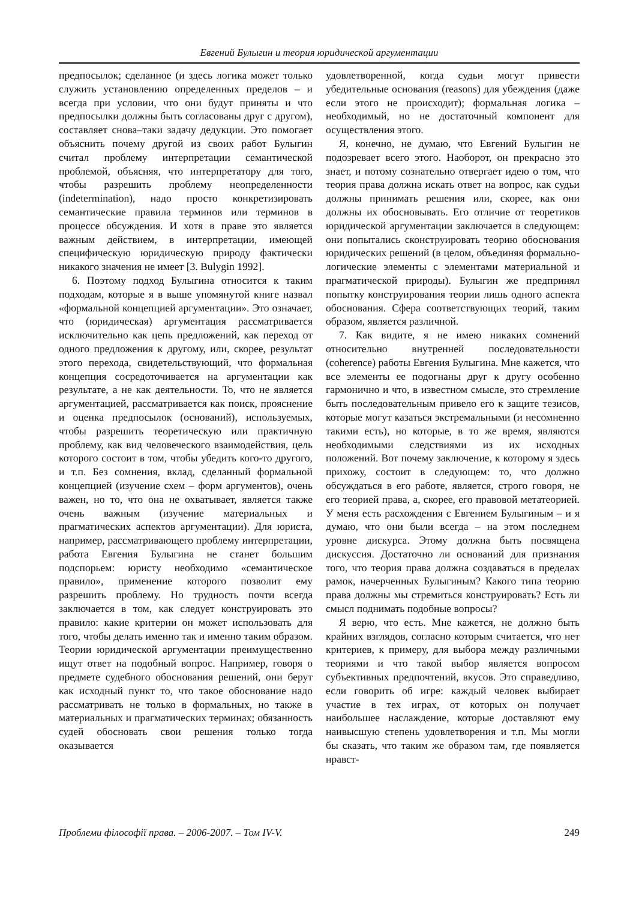Евгений Булыгин и теория юридической аргументации
предпосылок; сделанное (и здесь логика может только служить установлению определенных пределов – и всегда при условии, что они будут приняты и что предпосылки должны быть согласованы друг с другом), составляет снова–таки задачу дедукции. Это помогает объяснить почему другой из своих работ Булыгин считал проблему интерпретации семантической проблемой, объясняя, что интерпретатору для того, чтобы разрешить проблему неопределенности (indetermination), надо просто конкретизировать семантические правила терминов или терминов в процессе обсуждения. И хотя в праве это является важным действием, в интерпретации, имеющей специфическую юридическую природу фактически никакого значения не имеет [3. Bulygin 1992].
6. Поэтому подход Булыгина относится к таким подходам, которые я в выше упомянутой книге назвал «формальной концепцией аргументации». Это означает, что (юридическая) аргументация рассматривается исключительно как цепь предложений, как переход от одного предложения к другому, или, скорее, результат этого перехода, свидетельствующий, что формальная концепция сосредоточивается на аргументации как результате, а не как деятельности. То, что не является аргументацией, рассматривается как поиск, прояснение и оценка предпосылок (оснований), используемых, чтобы разрешить теоретическую или практичную проблему, как вид человеческого взаимодействия, цель которого состоит в том, чтобы убедить кого-то другого, и т.п. Без сомнения, вклад, сделанный формальной концепцией (изучение схем – форм аргументов), очень важен, но то, что она не охватывает, является также очень важным (изучение материальных и прагматических аспектов аргументации). Для юриста, например, рассматривающего проблему интерпретации, работа Евгения Булыгина не станет большим подспорьем: юристу необходимо «семантическое правило», применение которого позволит ему разрешить проблему. Но трудность почти всегда заключается в том, как следует конструировать это правило: какие критерии он может использовать для того, чтобы делать именно так и именно таким образом. Теории юридической аргументации преимущественно ищут ответ на подобный вопрос. Например, говоря о предмете судебного обоснования решений, они берут как исходный пункт то, что такое обоснование надо рассматривать не только в формальных, но также в материальных и прагматических терминах; обязанность судей обосновать свои решения только тогда оказывается
удовлетворенной, когда судьи могут привести убедительные основания (reasons) для убеждения (даже если этого не происходит); формальная логика – необходимый, но не достаточный компонент для осуществления этого.
Я, конечно, не думаю, что Евгений Булыгин не подозревает всего этого. Наоборот, он прекрасно это знает, и потому сознательно отвергает идею о том, что теория права должна искать ответ на вопрос, как судьи должны принимать решения или, скорее, как они должны их обосновывать. Его отличие от теоретиков юридической аргументации заключается в следующем: они попытались сконструировать теорию обоснования юридических решений (в целом, объединяя формально-логические элементы с элементами материальной и прагматической природы). Булыгин же предпринял попытку конструирования теории лишь одного аспекта обоснования. Сфера соответствующих теорий, таким образом, является различной.
7. Как видите, я не имею никаких сомнений относительно внутренней последовательности (coherence) работы Евгения Булыгина. Мне кажется, что все элементы ее подогнаны друг к другу особенно гармонично и что, в известном смысле, это стремление быть последовательным привело его к защите тезисов, которые могут казаться экстремальными (и несомненно такими есть), но которые, в то же время, являются необходимыми следствиями из их исходных положений. Вот почему заключение, к которому я здесь прихожу, состоит в следующем: то, что должно обсуждаться в его работе, является, строго говоря, не его теорией права, а, скорее, его правовой метатеорией. У меня есть расхождения с Евгением Булыгиным – и я думаю, что они были всегда – на этом последнем уровне дискурса. Этому должна быть посвящена дискуссия. Достаточно ли оснований для признания того, что теория права должна создаваться в пределах рамок, начерченных Булыгиным? Какого типа теорию права должны мы стремиться конструировать? Есть ли смысл поднимать подобные вопросы?
Я верю, что есть. Мне кажется, не должно быть крайних взглядов, согласно которым считается, что нет критериев, к примеру, для выбора между различными теориями и что такой выбор является вопросом субъективных предпочтений, вкусов. Это справедливо, если говорить об игре: каждый человек выбирает участие в тех играх, от которых он получает наибольшее наслаждение, которые доставляют ему наивысшую степень удовлетворения и т.п. Мы могли бы сказать, что таким же образом там, где появляется нравст-
Проблеми філософії права. – 2006-2007. – Том IV-V. 249